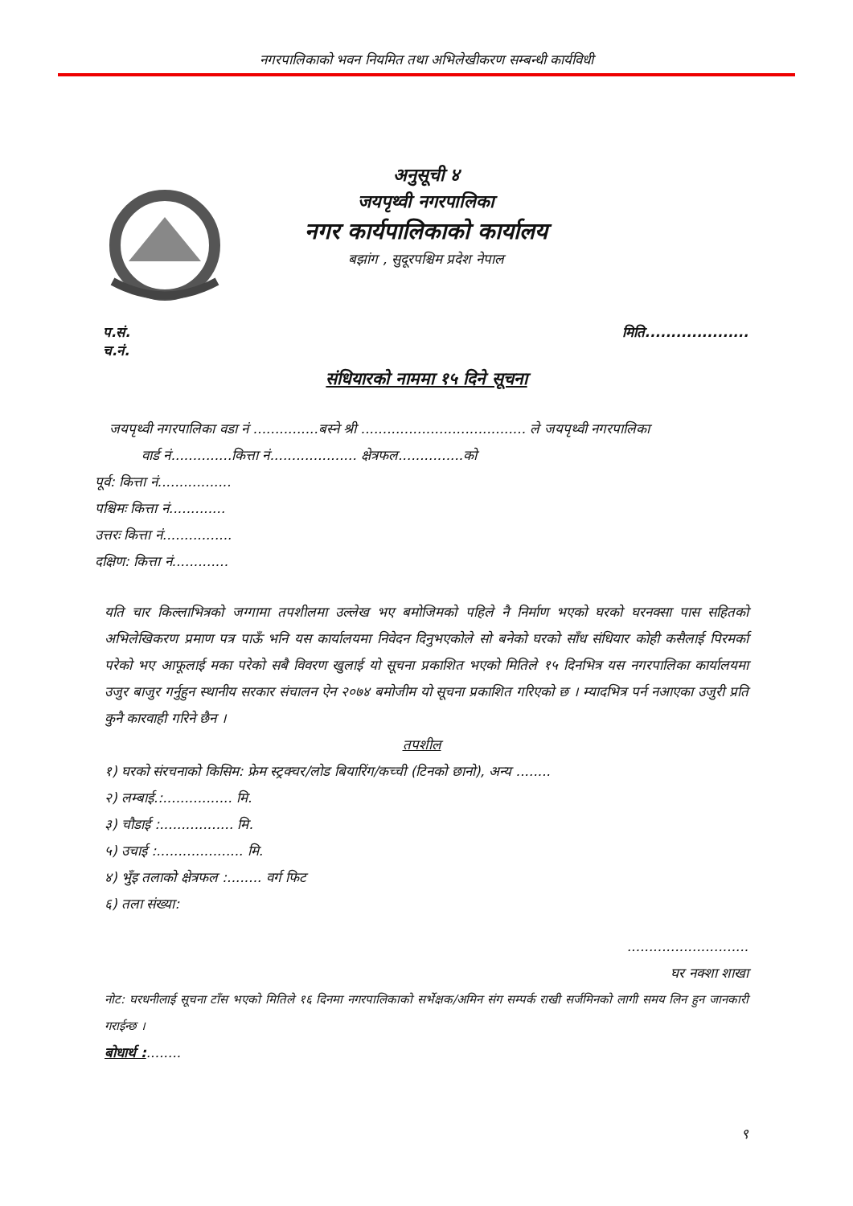नगरपालिकाको भवन नियमित तथा अभिलेखीकरण सम्बन्धी कार्यविधी
अनुसूची ४
जयपृथ्वी नगरपालिका
नगर कार्यपालिकाको कार्यालय
बझांग , सुदूरपश्चिम प्रदेश नेपाल
प.सं.
च.नं.
मिति....................
संधियारको नाममा १५ दिने सूचना
जयपृथ्वी नगरपालिका वडा नं ...............बस्ने श्री ...................................... ले जयपृथ्वी नगरपालिका
वार्ड नं..............कित्ता नं.................... क्षेत्रफल...............को
पूर्व: कित्ता नं.................
पश्चिमः कित्ता नं.............
उत्तरः कित्ता नं................
दक्षिण: कित्ता नं.............
यति चार किल्लाभित्रको जग्गामा तपशीलमा उल्लेख भए बमोजिमको पहिले नै निर्माण भएको घरको घरनक्सा पास सहितको अभिलेखिकरण प्रमाण पत्र पाऊँ भनि यस कार्यालयमा निवेदन दिनुभएकोले सो बनेको घरको साँध संधियार कोही कसैलाई पिरमर्का परेको भए आफूलाई मका परेको सबै विवरण खुलाई यो सूचना प्रकाशित भएको मितिले १५ दिनभित्र यस नगरपालिका कार्यालयमा उजुर बाजुर गर्नुहुन स्थानीय सरकार संचालन ऐन २०७४ बमोजीम यो सूचना प्रकाशित गरिएको छ । म्यादभित्र पर्न नआएका उजुरी प्रति कुनै कारवाही गरिने छैन ।
तपशील
१) घरको संरचनाको किसिम: फ्रेम स्ट्रक्चर/लोड बियारिंग/कच्ची (टिनको छानो), अन्य ........
२) लम्बाई.:................ मि.
३) चौडाई :................. मि.
५) उचाई :.................... मि.
४) भुँइ तलाको क्षेत्रफल :........ वर्ग फिट
६) तला संख्या:
............................
घर नक्शा शाखा
नोट: घरधनीलाई सूचना टाँस भएको मितिले १६ दिनमा नगरपालिकाको सर्भेक्षक/अमिन संग सम्पर्क राखी सर्जमिनको लागी समय लिन हुन जानकारी गराईन्छ ।
बोधार्थ :........
९